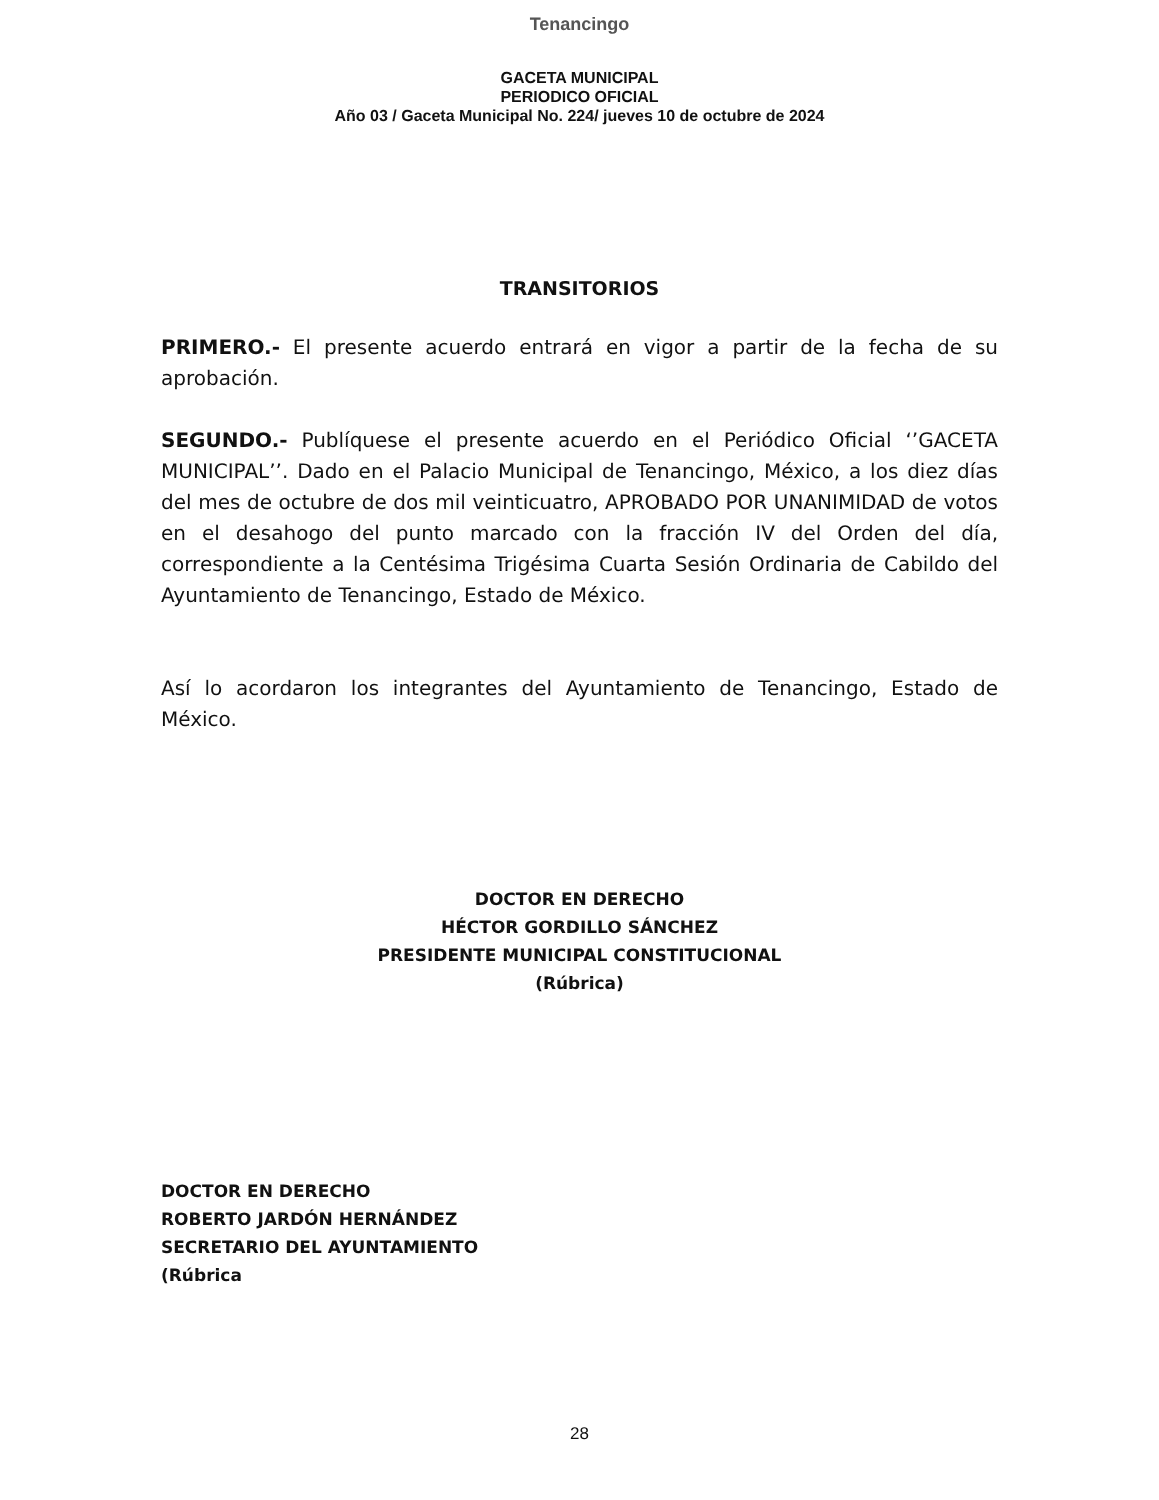Tenancingo
GACETA MUNICIPAL
PERIODICO OFICIAL
Año 03 / Gaceta Municipal No. 224/ jueves 10 de octubre de 2024
TRANSITORIOS
PRIMERO.- El presente acuerdo entrará en vigor a partir de la fecha de su aprobación.
SEGUNDO.- Publíquese el presente acuerdo en el Periódico Oficial ‘’GACETA MUNICIPAL’’. Dado en el Palacio Municipal de Tenancingo, México, a los diez días del mes de octubre de dos mil veinticuatro, APROBADO POR UNANIMIDAD de votos en el desahogo del punto marcado con la fracción IV del Orden del día, correspondiente a la Centésima Trigésima Cuarta Sesión Ordinaria de Cabildo del Ayuntamiento de Tenancingo, Estado de México.
Así lo acordaron los integrantes del Ayuntamiento de Tenancingo, Estado de México.
DOCTOR EN DERECHO
HÉCTOR GORDILLO SÁNCHEZ
PRESIDENTE MUNICIPAL CONSTITUCIONAL
(Rúbrica)
DOCTOR EN DERECHO
ROBERTO JARDÓN HERNÁNDEZ
SECRETARIO DEL AYUNTAMIENTO
(Rúbrica
28